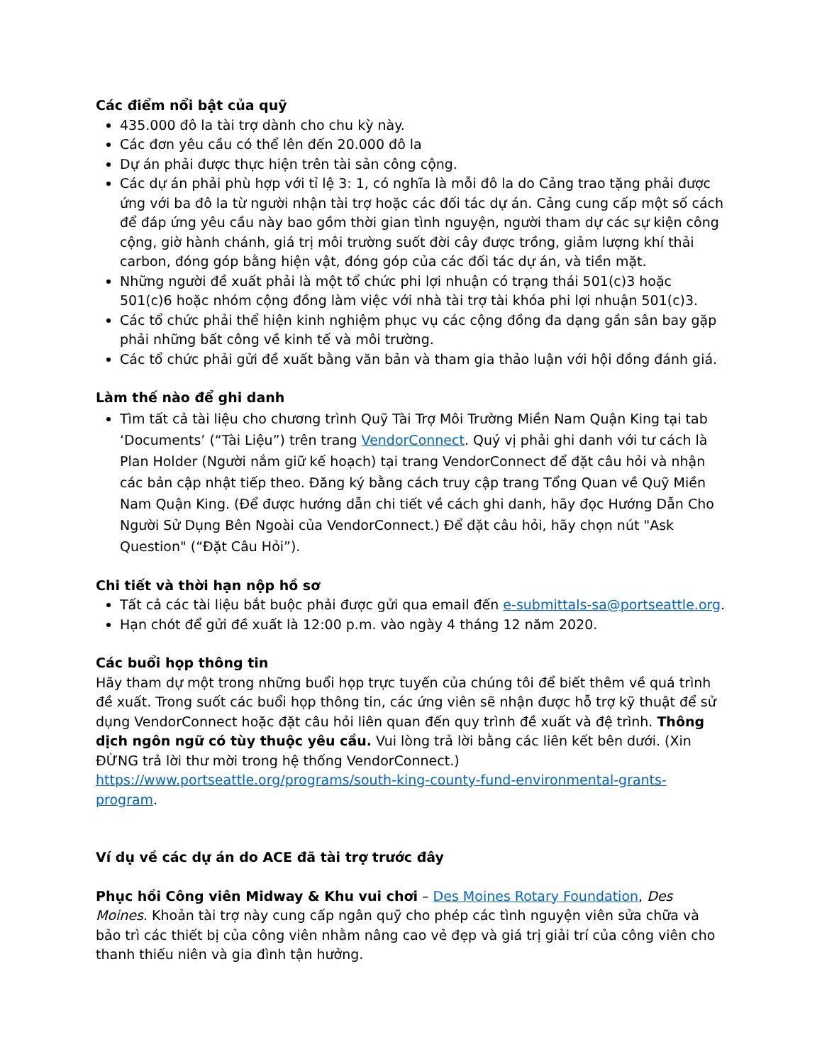Các điểm nổi bật của quỹ
435.000 đô la tài trợ dành cho chu kỳ này.
Các đơn yêu cầu có thể lên đến 20.000 đô la
Dự án phải được thực hiện trên tài sản công cộng.
Các dự án phải phù hợp với tỉ lệ 3: 1, có nghĩa là mỗi đô la do Cảng trao tặng phải được ứng với ba đô la từ người nhận tài trợ hoặc các đối tác dự án. Cảng cung cấp một số cách để đáp ứng yêu cầu này bao gồm thời gian tình nguyện, người tham dự các sự kiện công cộng, giờ hành chánh, giá trị môi trường suốt đời cây được trồng, giảm lượng khí thải carbon, đóng góp bằng hiện vật, đóng góp của các đối tác dự án, và tiền mặt.
Những người đề xuất phải là một tổ chức phi lợi nhuận có trạng thái 501(c)3 hoặc 501(c)6 hoặc nhóm cộng đồng làm việc với nhà tài trợ tài khóa phi lợi nhuận 501(c)3.
Các tổ chức phải thể hiện kinh nghiệm phục vụ các cộng đồng đa dạng gần sân bay gặp phải những bất công về kinh tế và môi trường.
Các tổ chức phải gửi đề xuất bằng văn bản và tham gia thảo luận với hội đồng đánh giá.
Làm thế nào để ghi danh
Tìm tất cả tài liệu cho chương trình Quỹ Tài Trợ Môi Trường Miền Nam Quận King tại tab ‘Documents’ (“Tài Liệu”) trên trang VendorConnect. Quý vị phải ghi danh với tư cách là Plan Holder (Người nắm giữ kế hoạch) tại trang VendorConnect để đặt câu hỏi và nhận các bản cập nhật tiếp theo. Đăng ký bằng cách truy cập trang Tổng Quan về Quỹ Miền Nam Quận King. (Để được hướng dẫn chi tiết về cách ghi danh, hãy đọc Hướng Dẫn Cho Người Sử Dụng Bên Ngoài của VendorConnect.) Để đặt câu hỏi, hãy chọn nút "Ask Question" (“Đặt Câu Hỏi”).
Chi tiết và thời hạn nộp hồ sơ
Tất cả các tài liệu bắt buộc phải được gửi qua email đến e-submittals-sa@portseattle.org.
Hạn chót để gửi đề xuất là 12:00 p.m. vào ngày 4 tháng 12 năm 2020.
Các buổi họp thông tin
Hãy tham dự một trong những buổi họp trực tuyến của chúng tôi để biết thêm về quá trình đề xuất. Trong suốt các buổi họp thông tin, các ứng viên sẽ nhận được hỗ trợ kỹ thuật để sử dụng VendorConnect hoặc đặt câu hỏi liên quan đến quy trình đề xuất và đệ trình. Thông dịch ngôn ngữ có tùy thuộc yêu cầu. Vui lòng trả lời bằng các liên kết bên dưới. (Xin ĐỪNG trả lời thư mời trong hệ thống VendorConnect.)
https://www.portseattle.org/programs/south-king-county-fund-environmental-grants-program.
Ví dụ về các dự án do ACE đã tài trợ trước đây
Phục hồi Công viên Midway & Khu vui chơi – Des Moines Rotary Foundation, Des Moines. Khoản tài trợ này cung cấp ngân quỹ cho phép các tình nguyện viên sửa chữa và bảo trì các thiết bị của công viên nhằm nâng cao vẻ đẹp và giá trị giải trí của công viên cho thanh thiếu niên và gia đình tận hưởng.